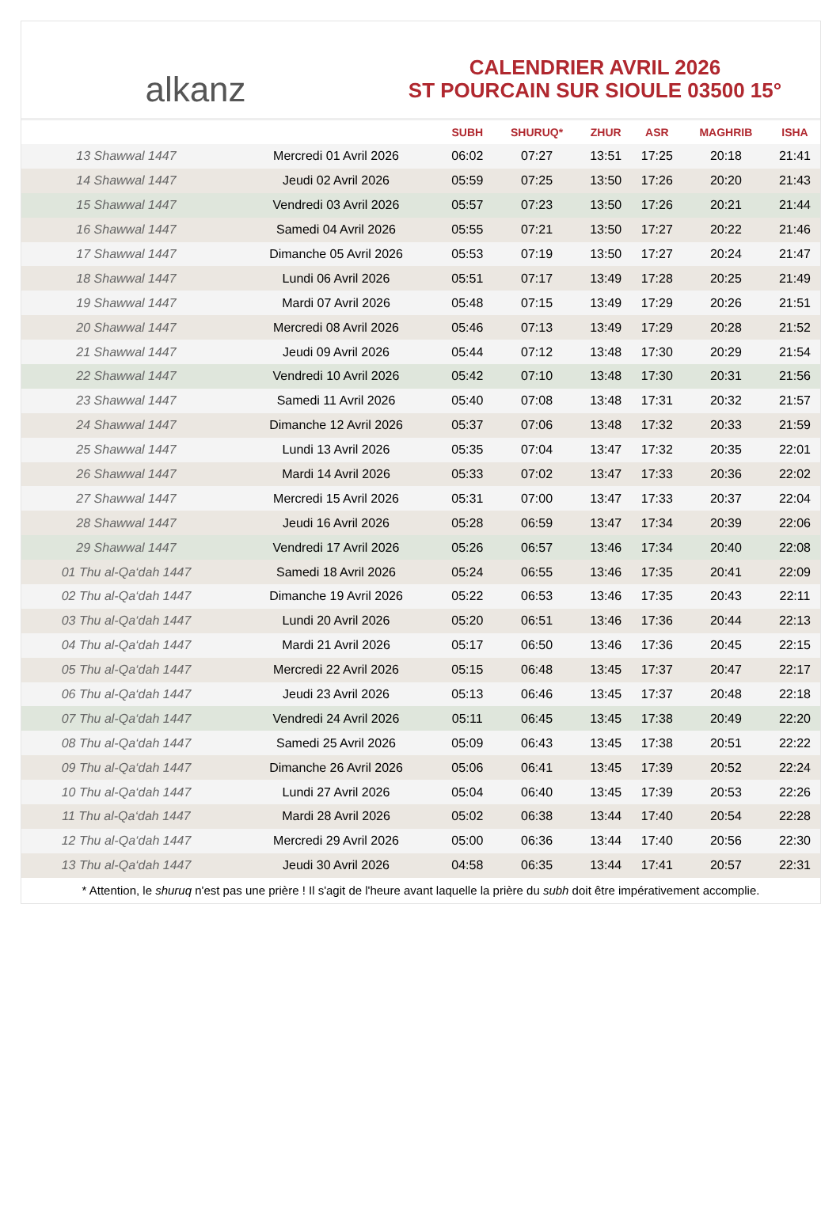alkanz
CALENDRIER AVRIL 2026
ST POURCAIN SUR SIOULE 03500 15°
| | | SUBH | SHURUQ* | ZHUR | ASR | MAGHRIB | ISHA |
| --- | --- | --- | --- | --- | --- | --- | --- |
| 13 Shawwal 1447 | Mercredi 01 Avril 2026 | 06:02 | 07:27 | 13:51 | 17:25 | 20:18 | 21:41 |
| 14 Shawwal 1447 | Jeudi 02 Avril 2026 | 05:59 | 07:25 | 13:50 | 17:26 | 20:20 | 21:43 |
| 15 Shawwal 1447 | Vendredi 03 Avril 2026 | 05:57 | 07:23 | 13:50 | 17:26 | 20:21 | 21:44 |
| 16 Shawwal 1447 | Samedi 04 Avril 2026 | 05:55 | 07:21 | 13:50 | 17:27 | 20:22 | 21:46 |
| 17 Shawwal 1447 | Dimanche 05 Avril 2026 | 05:53 | 07:19 | 13:50 | 17:27 | 20:24 | 21:47 |
| 18 Shawwal 1447 | Lundi 06 Avril 2026 | 05:51 | 07:17 | 13:49 | 17:28 | 20:25 | 21:49 |
| 19 Shawwal 1447 | Mardi 07 Avril 2026 | 05:48 | 07:15 | 13:49 | 17:29 | 20:26 | 21:51 |
| 20 Shawwal 1447 | Mercredi 08 Avril 2026 | 05:46 | 07:13 | 13:49 | 17:29 | 20:28 | 21:52 |
| 21 Shawwal 1447 | Jeudi 09 Avril 2026 | 05:44 | 07:12 | 13:48 | 17:30 | 20:29 | 21:54 |
| 22 Shawwal 1447 | Vendredi 10 Avril 2026 | 05:42 | 07:10 | 13:48 | 17:30 | 20:31 | 21:56 |
| 23 Shawwal 1447 | Samedi 11 Avril 2026 | 05:40 | 07:08 | 13:48 | 17:31 | 20:32 | 21:57 |
| 24 Shawwal 1447 | Dimanche 12 Avril 2026 | 05:37 | 07:06 | 13:48 | 17:32 | 20:33 | 21:59 |
| 25 Shawwal 1447 | Lundi 13 Avril 2026 | 05:35 | 07:04 | 13:47 | 17:32 | 20:35 | 22:01 |
| 26 Shawwal 1447 | Mardi 14 Avril 2026 | 05:33 | 07:02 | 13:47 | 17:33 | 20:36 | 22:02 |
| 27 Shawwal 1447 | Mercredi 15 Avril 2026 | 05:31 | 07:00 | 13:47 | 17:33 | 20:37 | 22:04 |
| 28 Shawwal 1447 | Jeudi 16 Avril 2026 | 05:28 | 06:59 | 13:47 | 17:34 | 20:39 | 22:06 |
| 29 Shawwal 1447 | Vendredi 17 Avril 2026 | 05:26 | 06:57 | 13:46 | 17:34 | 20:40 | 22:08 |
| 01 Thu al-Qa‘dah 1447 | Samedi 18 Avril 2026 | 05:24 | 06:55 | 13:46 | 17:35 | 20:41 | 22:09 |
| 02 Thu al-Qa‘dah 1447 | Dimanche 19 Avril 2026 | 05:22 | 06:53 | 13:46 | 17:35 | 20:43 | 22:11 |
| 03 Thu al-Qa‘dah 1447 | Lundi 20 Avril 2026 | 05:20 | 06:51 | 13:46 | 17:36 | 20:44 | 22:13 |
| 04 Thu al-Qa‘dah 1447 | Mardi 21 Avril 2026 | 05:17 | 06:50 | 13:46 | 17:36 | 20:45 | 22:15 |
| 05 Thu al-Qa‘dah 1447 | Mercredi 22 Avril 2026 | 05:15 | 06:48 | 13:45 | 17:37 | 20:47 | 22:17 |
| 06 Thu al-Qa‘dah 1447 | Jeudi 23 Avril 2026 | 05:13 | 06:46 | 13:45 | 17:37 | 20:48 | 22:18 |
| 07 Thu al-Qa‘dah 1447 | Vendredi 24 Avril 2026 | 05:11 | 06:45 | 13:45 | 17:38 | 20:49 | 22:20 |
| 08 Thu al-Qa‘dah 1447 | Samedi 25 Avril 2026 | 05:09 | 06:43 | 13:45 | 17:38 | 20:51 | 22:22 |
| 09 Thu al-Qa‘dah 1447 | Dimanche 26 Avril 2026 | 05:06 | 06:41 | 13:45 | 17:39 | 20:52 | 22:24 |
| 10 Thu al-Qa‘dah 1447 | Lundi 27 Avril 2026 | 05:04 | 06:40 | 13:45 | 17:39 | 20:53 | 22:26 |
| 11 Thu al-Qa‘dah 1447 | Mardi 28 Avril 2026 | 05:02 | 06:38 | 13:44 | 17:40 | 20:54 | 22:28 |
| 12 Thu al-Qa‘dah 1447 | Mercredi 29 Avril 2026 | 05:00 | 06:36 | 13:44 | 17:40 | 20:56 | 22:30 |
| 13 Thu al-Qa‘dah 1447 | Jeudi 30 Avril 2026 | 04:58 | 06:35 | 13:44 | 17:41 | 20:57 | 22:31 |
* Attention, le shuruq n'est pas une prière ! Il s'agit de l'heure avant laquelle la prière du subh doit être impérativement accomplie.